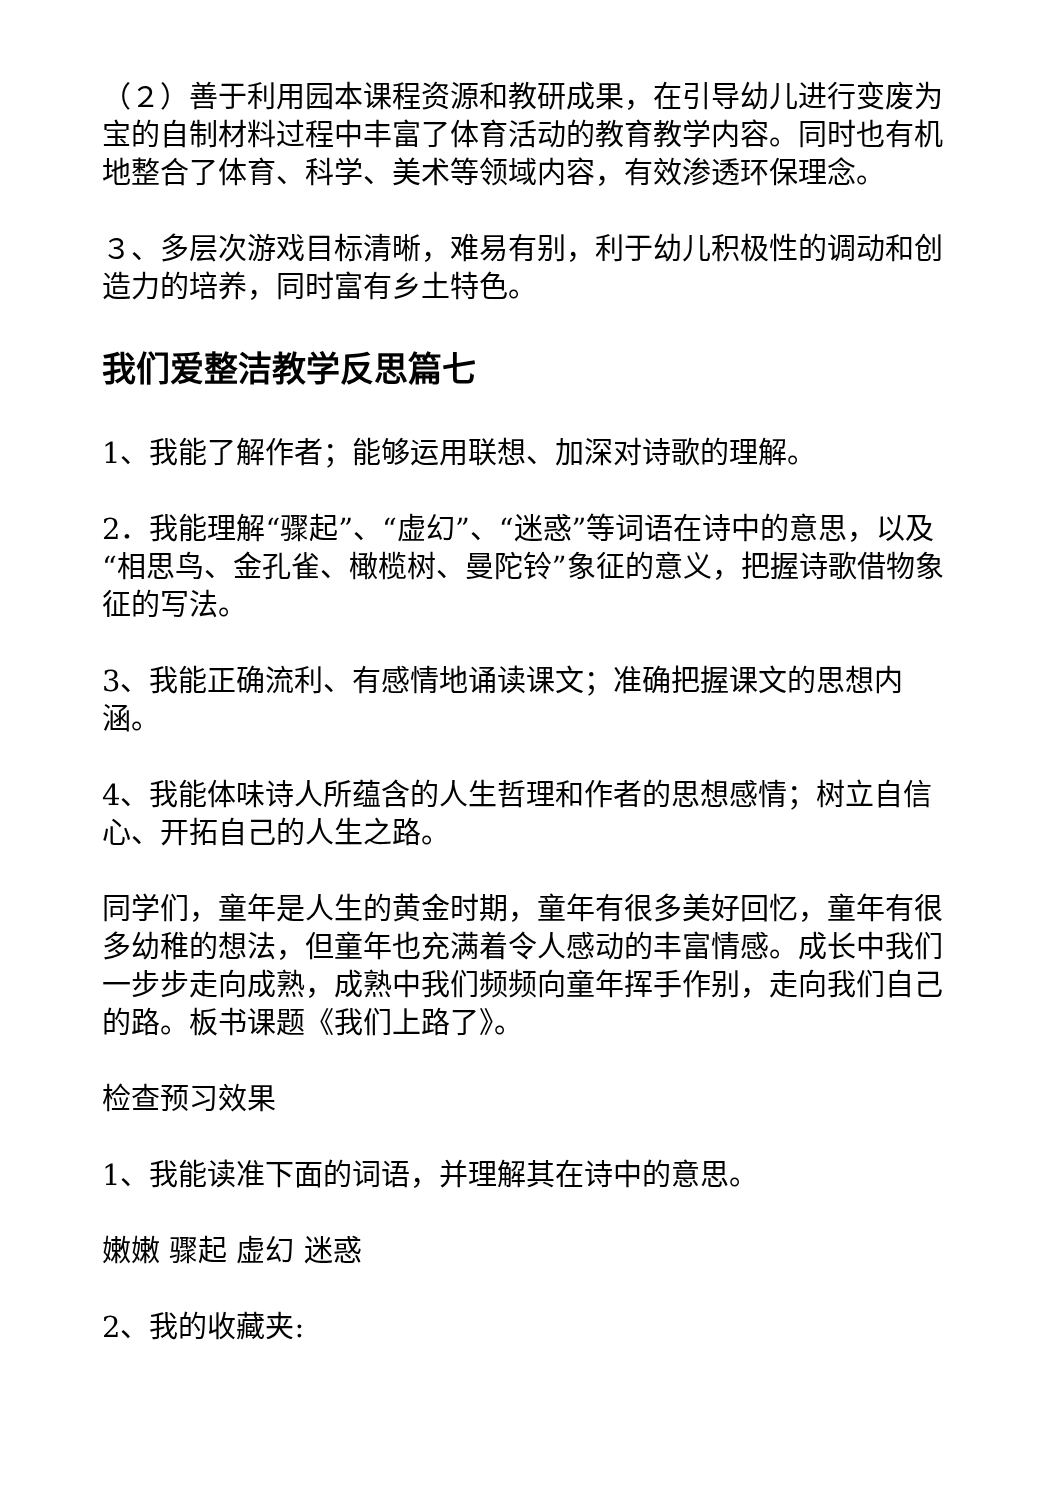（２）善于利用园本课程资源和教研成果，在引导幼儿进行变废为宝的自制材料过程中丰富了体育活动的教育教学内容。同时也有机地整合了体育、科学、美术等领域内容，有效渗透环保理念。
３、多层次游戏目标清晰，难易有别，利于幼儿积极性的调动和创造力的培养，同时富有乡土特色。
我们爱整洁教学反思篇七
1、我能了解作者；能够运用联想、加深对诗歌的理解。
2．我能理解“骤起”、“虚幻”、“迷惑”等词语在诗中的意思，以及“相思鸟、金孔雀、橄榄树、曼陀铃”象征的意义，把握诗歌借物象征的写法。
3、我能正确流利、有感情地诵读课文；准确把握课文的思想内涵。
4、我能体味诗人所蕴含的人生哲理和作者的思想感情；树立自信心、开拓自己的人生之路。
同学们，童年是人生的黄金时期，童年有很多美好回忆，童年有很多幼稚的想法，但童年也充满着令人感动的丰富情感。成长中我们一步步走向成熟，成熟中我们频频向童年挥手作别，走向我们自己的路。板书课题《我们上路了》。
检查预习效果
1、我能读准下面的词语，并理解其在诗中的意思。
嫩嫩 骤起 虚幻 迷惑
2、我的收藏夹: